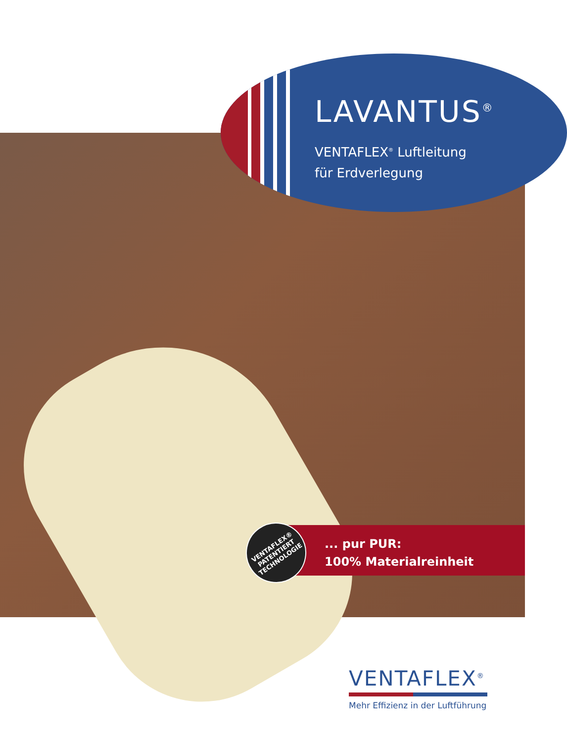LAVANTUS<sup>®</sup>
VENTAFLEX<sup>®</sup> Luftleitung
für Erdverlegung
... pur PUR:
100% Materialreinheit
VENTAFLEX®
PATENTIERT
TECHNOLOGIE
VENTAFLEX<sup>®</sup>
Mehr Effizienz in der Luftführung